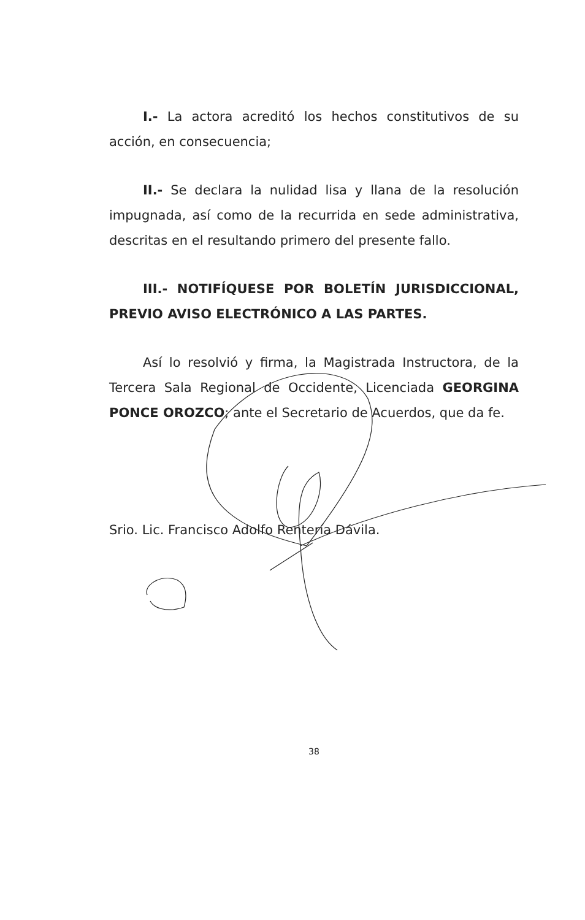I.- La actora acreditó los hechos constitutivos de su acción, en consecuencia;
II.- Se declara la nulidad lisa y llana de la resolución impugnada, así como de la recurrida en sede administrativa, descritas en el resultando primero del presente fallo.
III.- NOTIFÍQUESE POR BOLETÍN JURISDICCIONAL, PREVIO AVISO ELECTRÓNICO A LAS PARTES.
Así lo resolvió y firma, la Magistrada Instructora, de la Tercera Sala Regional de Occidente, Licenciada GEORGINA PONCE OROZCO; ante el Secretario de Acuerdos, que da fe.
Srio. Lic. Francisco Adolfo Rentería Dávila.
38